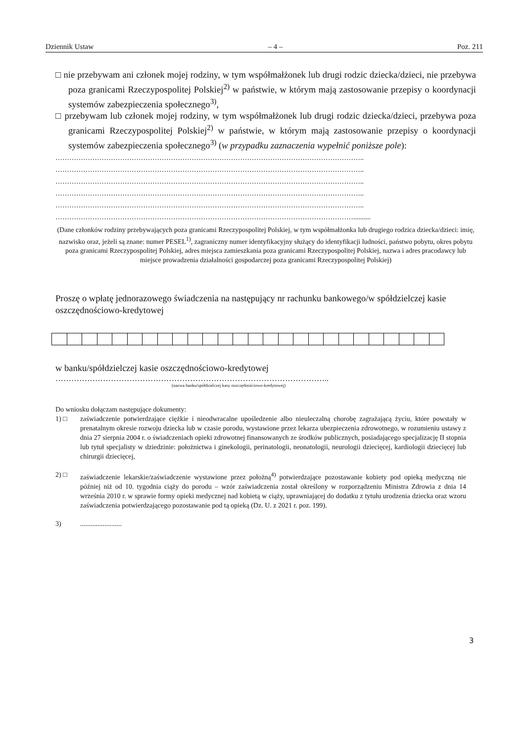Dziennik Ustaw – 4 – Poz. 211
□ nie przebywam ani członek mojej rodziny, w tym współmałżonek lub drugi rodzic dziecka/dzieci, nie przebywa poza granicami Rzeczypospolitej Polskiej<sup>2)</sup> w państwie, w którym mają zastosowanie przepisy o koordynacji systemów zabezpieczenia społecznego<sup>3)</sup>,
□ przebywam lub członek mojej rodziny, w tym współmałżonek lub drugi rodzic dziecka/dzieci, przebywa poza granicami Rzeczypospolitej Polskiej<sup>2)</sup> w państwie, w którym mają zastosowanie przepisy o koordynacji systemów zabezpieczenia społecznego<sup>3)</sup> (w przypadku zaznaczenia wypełnić poniższe pole):
……………………………………………………………………………………………………………………..
……………………………………………………………………………………………………………………..
……………………………………………………………………………………………………………………..
……………………………………………………………………………………………………………………..
……………………………………………………………………………………………………………………..
…………………………………………………………………………………………………………………..........
(Dane członków rodziny przebywających poza granicami Rzeczypospolitej Polskiej, w tym współmałżonka lub drugiego rodzica dziecka/dzieci: imię, nazwisko oraz, jeżeli są znane: numer PESEL<sup>1)</sup>, zagraniczny numer identyfikacyjny służący do identyfikacji ludności, państwo pobytu, okres pobytu poza granicami Rzeczypospolitej Polskiej, adres miejsca zamieszkania poza granicami Rzeczypospolitej Polskiej, nazwa i adres pracodawcy lub miejsce prowadzenia działalności gospodarczej poza granicami Rzeczypospolitej Polskiej)
Proszę o wpłatę jednorazowego świadczenia na następujący nr rachunku bankowego/w spółdzielczej kasie oszczędnościowo-kredytowej
w banku/spółdzielczej kasie oszczędnościowo-kredytowej
…………………………………………………………………………………………..
(nazwa banku/spółdzielczej kasy oszczędnościowo-kredytowej)
Do wniosku dołączam następujące dokumenty:
1) □ zaświadczenie potwierdzające ciężkie i nieodwracalne upośledzenie albo nieuleczalną chorobę zagrażającą życiu, które powstały w prenatalnym okresie rozwoju dziecka lub w czasie porodu, wystawione przez lekarza ubezpieczenia zdrowotnego, w rozumieniu ustawy z dnia 27 sierpnia 2004 r. o świadczeniach opieki zdrowotnej finansowanych ze środków publicznych, posiadającego specjalizację II stopnia lub tytuł specjalisty w dziedzinie: położnictwa i ginekologii, perinatologii, neonatologii, neurologii dziecięcej, kardiologii dziecięcej lub chirurgii dziecięcej,
2) □ zaświadczenie lekarskie/zaświadczenie wystawione przez położną<sup>4)</sup> potwierdzające pozostawanie kobiety pod opieką medyczną nie później niż od 10. tygodnia ciąży do porodu – wzór zaświadczenia został określony w rozporządzeniu Ministra Zdrowia z dnia 14 września 2010 r. w sprawie formy opieki medycznej nad kobietą w ciąży, uprawniającej do dodatku z tytułu urodzenia dziecka oraz wzoru zaświadczenia potwierdzającego pozostawanie pod tą opieką (Dz. U. z 2021 r. poz. 199).
3)........................
3